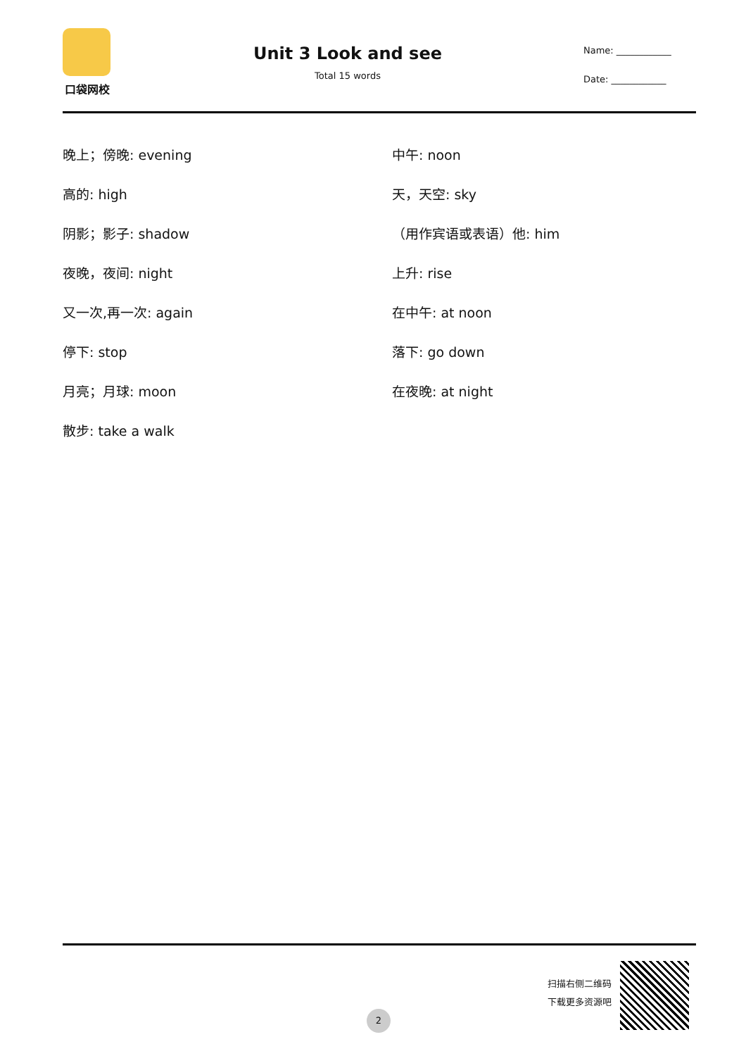口袋网校
Unit 3 Look and see
Total 15 words
Name: ____________
Date: ____________
晚上；傍晚: evening
中午: noon
高的: high
天，天空: sky
阴影；影子: shadow
（用作宾语或表语）他: him
夜晚，夜间: night
上升: rise
又一次,再一次: again
在中午: at noon
停下: stop
落下: go down
月亮；月球: moon
在夜晚: at night
散步: take a walk
扫描右侧二维码
下载更多资源吧
2